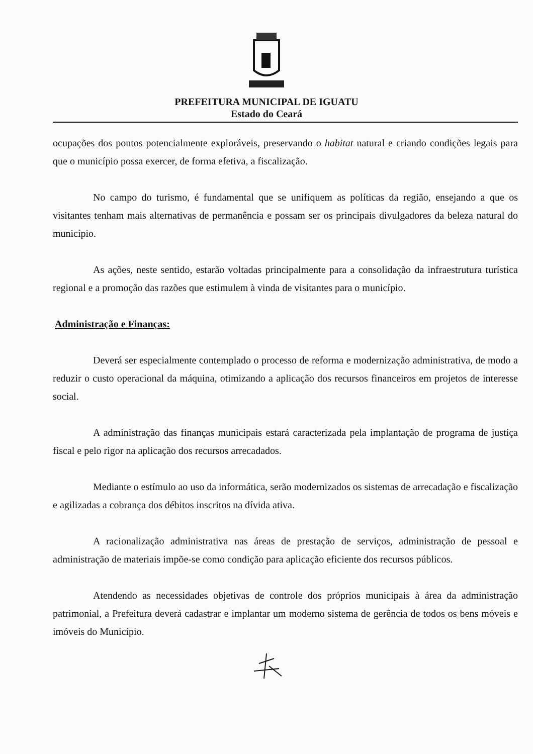PREFEITURA MUNICIPAL DE IGUATU
Estado do Ceará
ocupações dos pontos potencialmente exploráveis, preservando o habitat natural e criando condições legais para que o município possa exercer, de forma efetiva, a fiscalização.
No campo do turismo, é fundamental que se unifiquem as políticas da região, ensejando a que os visitantes tenham mais alternativas de permanência e possam ser os principais divulgadores da beleza natural do município.
As ações, neste sentido, estarão voltadas principalmente para a consolidação da infraestrutura turística regional e a promoção das razões que estimulem à vinda de visitantes para o município.
Administração e Finanças:
Deverá ser especialmente contemplado o processo de reforma e modernização administrativa, de modo a reduzir o custo operacional da máquina, otimizando a aplicação dos recursos financeiros em projetos de interesse social.
A administração das finanças municipais estará caracterizada pela implantação de programa de justiça fiscal e pelo rigor na aplicação dos recursos arrecadados.
Mediante o estímulo ao uso da informática, serão modernizados os sistemas de arrecadação e fiscalização e agilizadas a cobrança dos débitos inscritos na dívida ativa.
A racionalização administrativa nas áreas de prestação de serviços, administração de pessoal e administração de materiais impõe-se como condição para aplicação eficiente dos recursos públicos.
Atendendo as necessidades objetivas de controle dos próprios municipais à área da administração patrimonial, a Prefeitura deverá cadastrar e implantar um moderno sistema de gerência de todos os bens móveis e imóveis do Município.